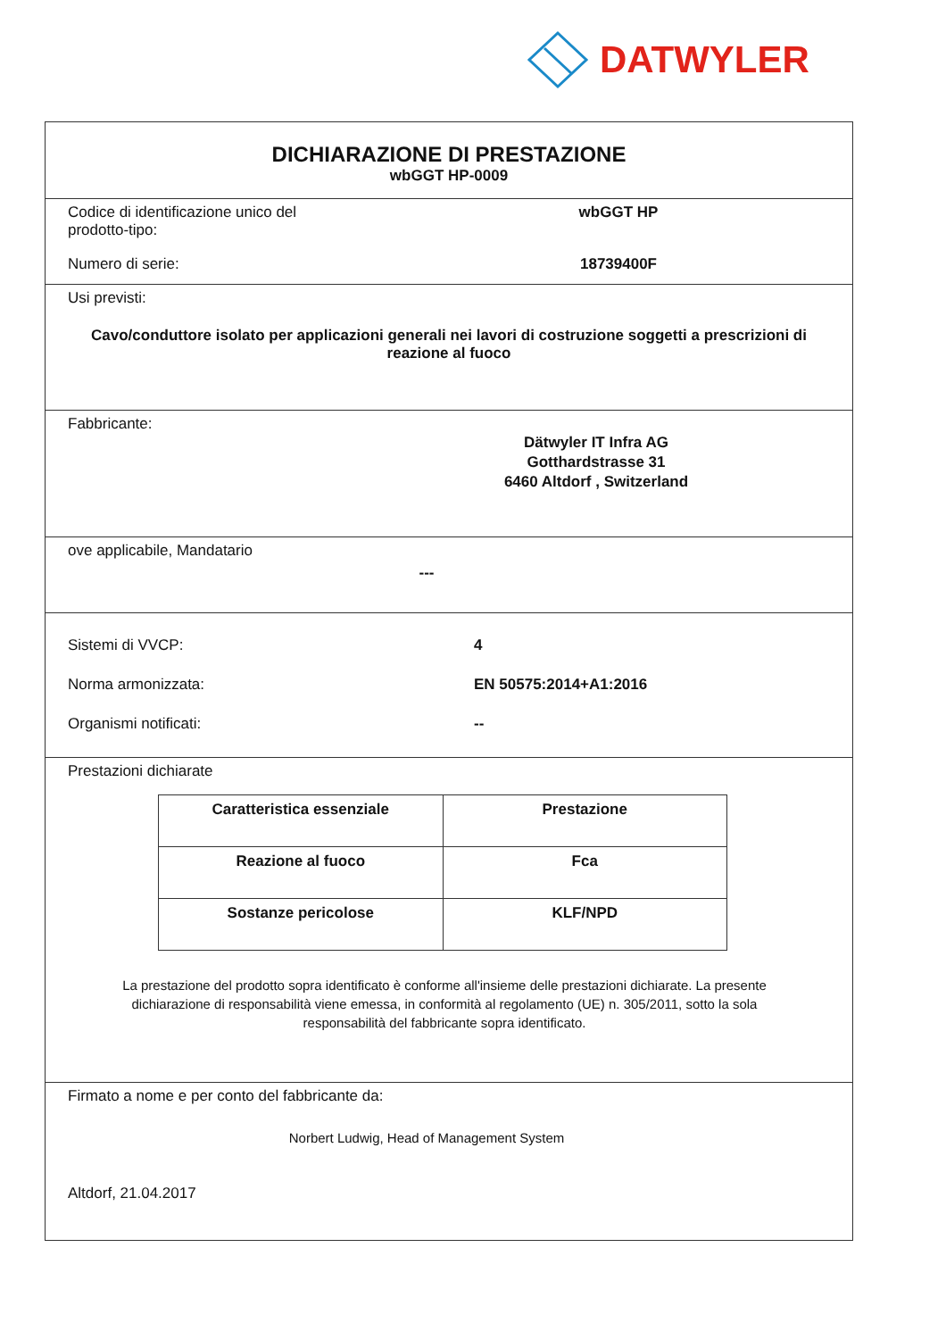DATWYLER
DICHIARAZIONE DI PRESTAZIONE
wbGGT HP-0009
Codice di identificazione unico del prodotto-tipo:
wbGGT HP
Numero di serie: 18739400F
Usi previsti:
Cavo/conduttore isolato per applicazioni generali nei lavori di costruzione soggetti a prescrizioni di reazione al fuoco
Fabbricante:
Dätwyler IT Infra AG
Gotthardstrasse 31
6460 Altdorf , Switzerland
ove applicabile, Mandatario
---
Sistemi di VVCP: 4
Norma armonizzata: EN 50575:2014+A1:2016
Organismi notificati: --
Prestazioni dichiarate
| Caratteristica essenziale | Prestazione |
| Reazione al fuoco | Fca |
| Sostanze pericolose | KLF/NPD |
La prestazione del prodotto sopra identificato è conforme all'insieme delle prestazioni dichiarate. La presente dichiarazione di responsabilità viene emessa, in conformità al regolamento (UE) n. 305/2011, sotto la sola responsabilità del fabbricante sopra identificato.
Firmato a nome e per conto del fabbricante da:
Norbert Ludwig, Head of Management System
Altdorf, 21.04.2017